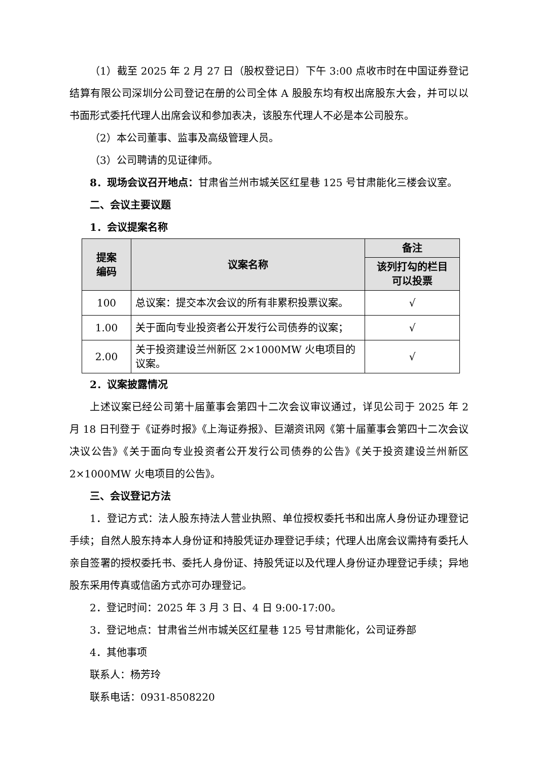（1）截至 2025 年 2 月 27 日（股权登记日）下午 3:00 点收市时在中国证券登记结算有限公司深圳分公司登记在册的公司全体 A 股股东均有权出席股东大会，并可以以书面形式委托代理人出席会议和参加表决，该股东代理人不必是本公司股东。
（2）本公司董事、监事及高级管理人员。
（3）公司聘请的见证律师。
8．现场会议召开地点：甘肃省兰州市城关区红星巷 125 号甘肃能化三楼会议室。
二、会议主要议题
1．会议提案名称
| 提案 编码 | 议案名称 | 备注 |
| --- | --- | --- |
| | | 该列打勾的栏目 可以投票 |
| 100 | 总议案：提交本次会议的所有非累积投票议案。 | √ |
| 1.00 | 关于面向专业投资者公开发行公司债券的议案； | √ |
| 2.00 | 关于投资建设兰州新区 2×1000MW 火电项目的议案。 | √ |
2．议案披露情况
上述议案已经公司第十届董事会第四十二次会议审议通过，详见公司于 2025 年 2 月 18 日刊登于《证券时报》《上海证券报》、巨潮资讯网《第十届董事会第四十二次会议决议公告》《关于面向专业投资者公开发行公司债券的公告》《关于投资建设兰州新区 2×1000MW 火电项目的公告》。
三、会议登记方法
1．登记方式：法人股东持法人营业执照、单位授权委托书和出席人身份证办理登记手续；自然人股东持本人身份证和持股凭证办理登记手续；代理人出席会议需持有委托人亲自签署的授权委托书、委托人身份证、持股凭证以及代理人身份证办理登记手续；异地股东采用传真或信函方式亦可办理登记。
2．登记时间：2025 年 3 月 3 日、4 日 9:00-17:00。
3．登记地点：甘肃省兰州市城关区红星巷 125 号甘肃能化，公司证券部
4．其他事项
联系人：杨芳玲
联系电话：0931-8508220